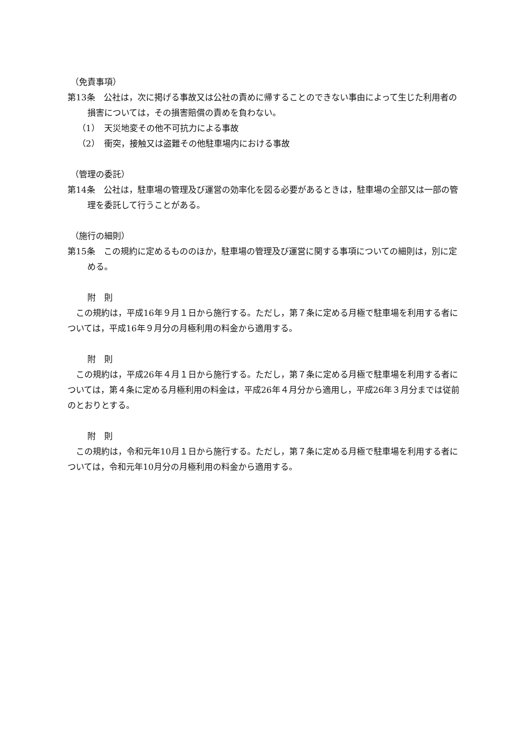（免責事項）
第13条　公社は，次に掲げる事故又は公社の責めに帰することのできない事由によって生じた利用者の損害については，その損害賠償の責めを負わない。
（1）　天災地変その他不可抗力による事故
（2）　衝突，接触又は盗難その他駐車場内における事故
（管理の委託）
第14条　公社は，駐車場の管理及び運営の効率化を図る必要があるときは，駐車場の全部又は一部の管理を委託して行うことがある。
（施行の細則）
第15条　この規約に定めるもののほか，駐車場の管理及び運営に関する事項についての細則は，別に定める。
附　則
この規約は，平成16年９月１日から施行する。ただし，第７条に定める月極で駐車場を利用する者については，平成16年９月分の月極利用の料金から適用する。
附　則
この規約は，平成26年４月１日から施行する。ただし，第７条に定める月極で駐車場を利用する者については，第４条に定める月極利用の料金は，平成26年４月分から適用し，平成26年３月分までは従前のとおりとする。
附　則
この規約は，令和元年10月１日から施行する。ただし，第７条に定める月極で駐車場を利用する者については，令和元年10月分の月極利用の料金から適用する。